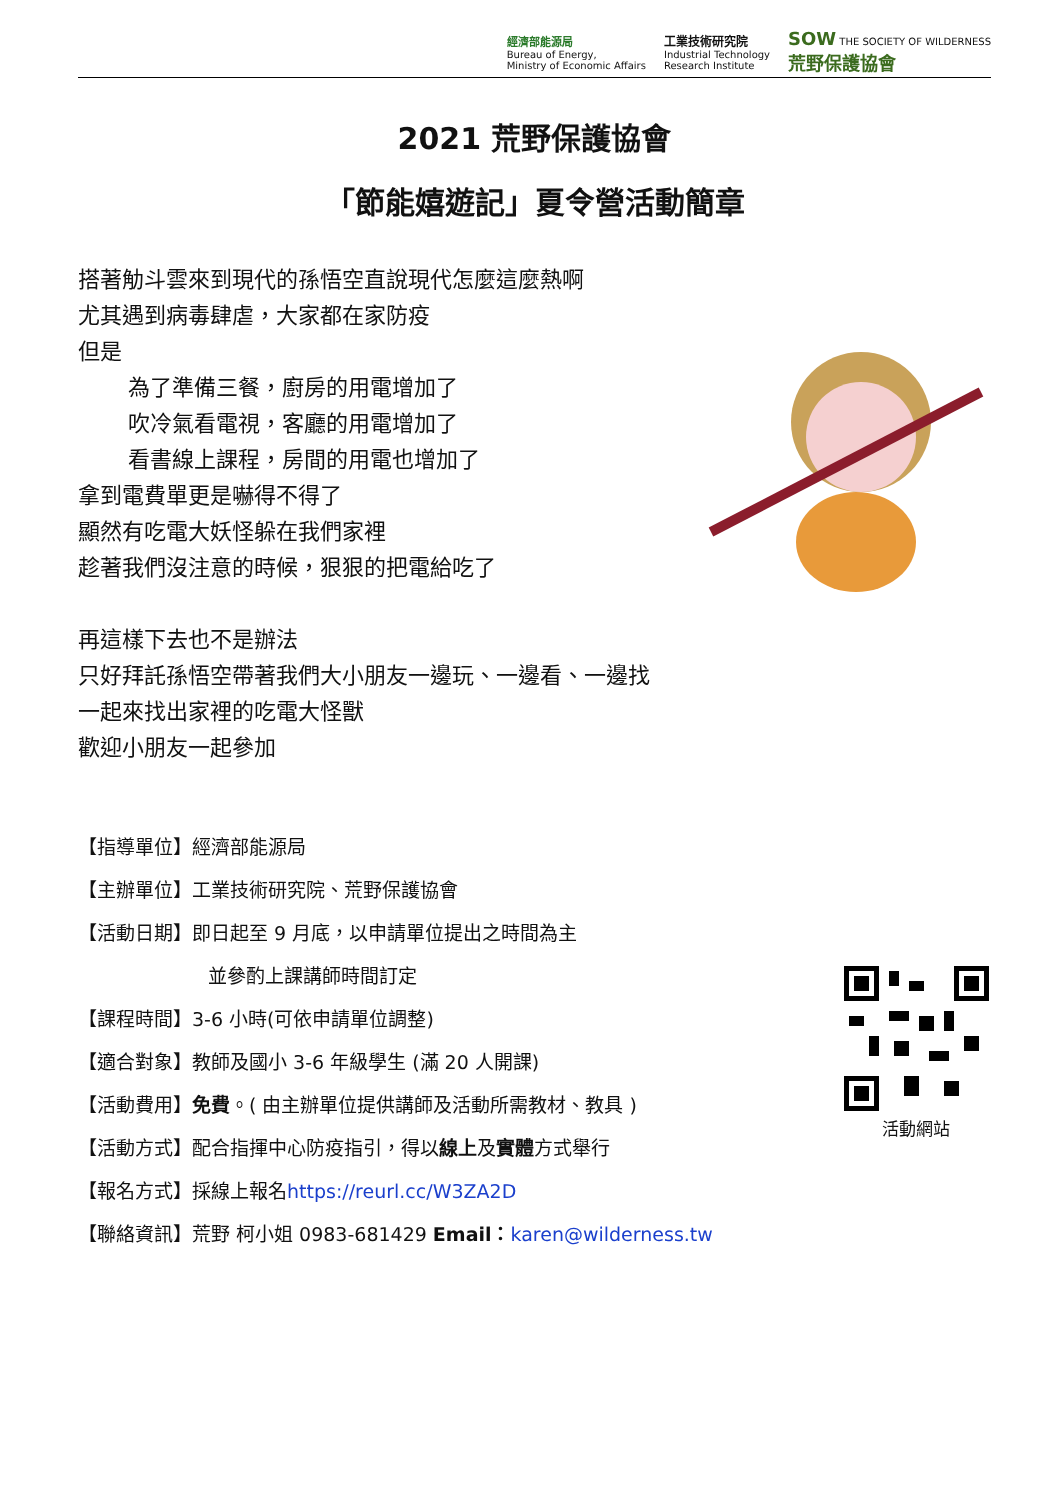經濟部能源局
Bureau of Energy,
Ministry of Economic Affairs
工業技術研究院
Industrial Technology
Research Institute
SOW THE SOCIETY OF WILDERNESS
荒野保護協會
2021 荒野保護協會
「節能嬉遊記」夏令營活動簡章
搭著觔斗雲來到現代的孫悟空直說現代怎麼這麼熱啊
尤其遇到病毒肆虐，大家都在家防疫
但是
為了準備三餐，廚房的用電增加了
吹冷氣看電視，客廳的用電增加了
看書線上課程，房間的用電也增加了
拿到電費單更是嚇得不得了
顯然有吃電大妖怪躲在我們家裡
趁著我們沒注意的時候，狠狠的把電給吃了
再這樣下去也不是辦法
只好拜託孫悟空帶著我們大小朋友一邊玩、一邊看、一邊找
一起來找出家裡的吃電大怪獸
歡迎小朋友一起參加
【指導單位】經濟部能源局
【主辦單位】工業技術研究院、荒野保護協會
【活動日期】即日起至 9 月底，以申請單位提出之時間為主
並參酌上課講師時間訂定
【課程時間】3-6 小時(可依申請單位調整)
【適合對象】教師及國小 3-6 年級學生 (滿 20 人開課)
【活動費用】免費。( 由主辦單位提供講師及活動所需教材、教具 )
【活動方式】配合指揮中心防疫指引，得以線上及實體方式舉行
【報名方式】採線上報名https://reurl.cc/W3ZA2D
【聯絡資訊】荒野 柯小姐 0983-681429 Email：karen@wilderness.tw
活動網站